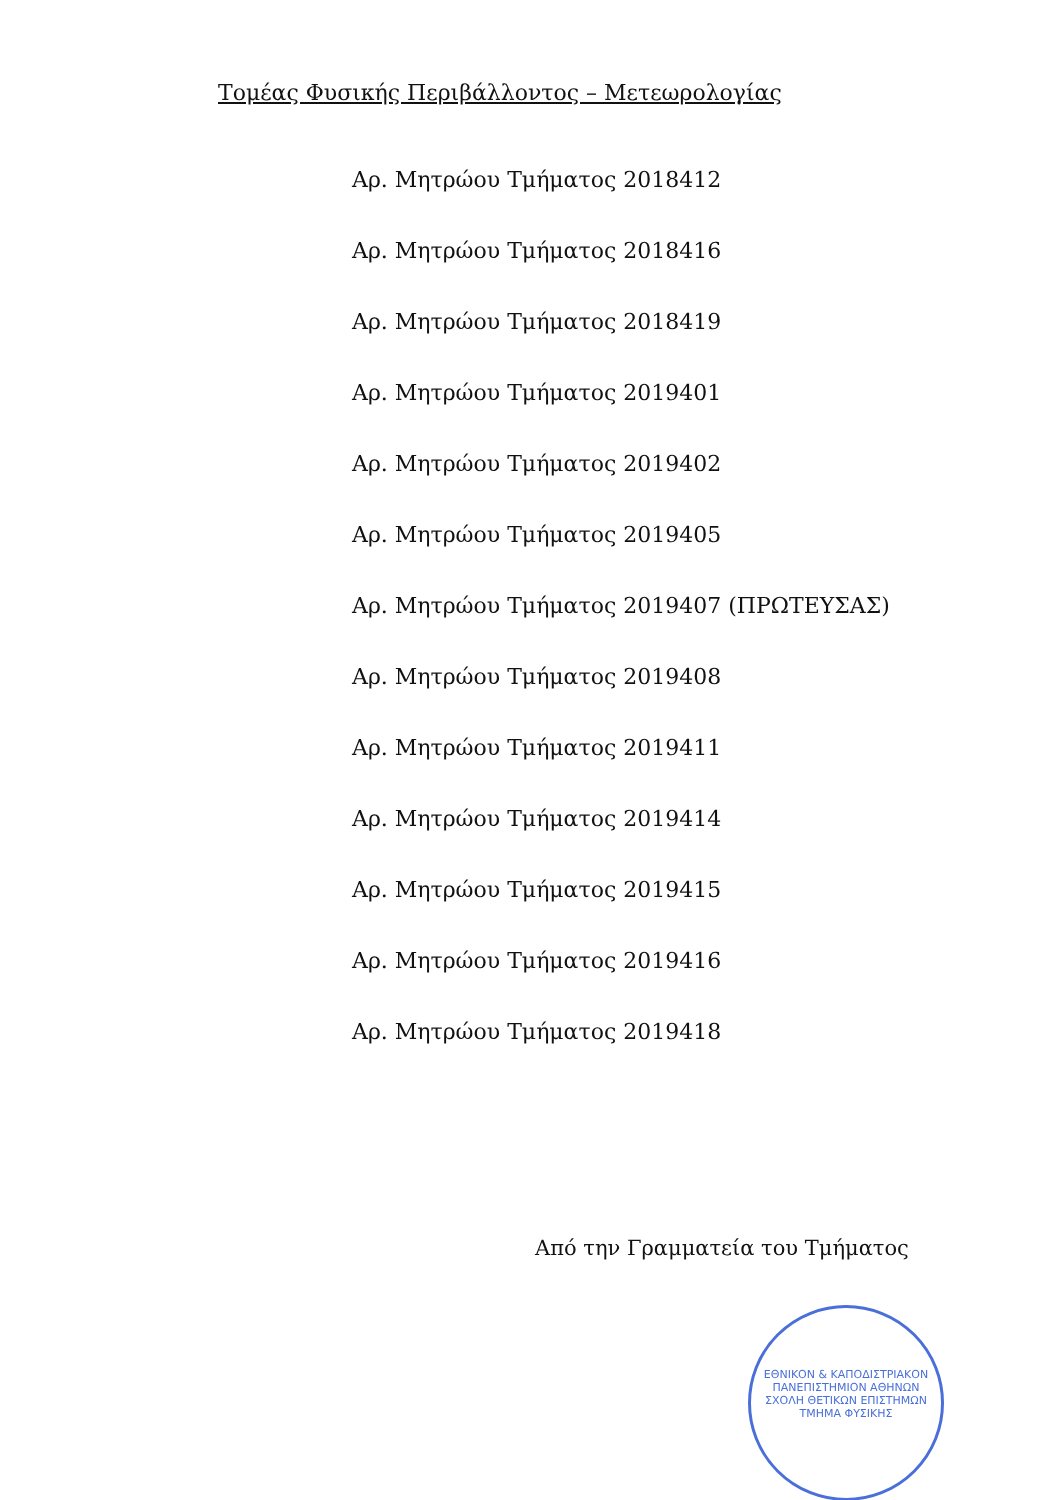Τομέας Φυσικής Περιβάλλοντος – Μετεωρολογίας
Αρ. Μητρώου Τμήματος 2018412
Αρ. Μητρώου Τμήματος 2018416
Αρ. Μητρώου Τμήματος 2018419
Αρ. Μητρώου Τμήματος 2019401
Αρ. Μητρώου Τμήματος 2019402
Αρ. Μητρώου Τμήματος 2019405
Αρ. Μητρώου Τμήματος 2019407 (ΠΡΩΤΕΥΣΑΣ)
Αρ. Μητρώου Τμήματος 2019408
Αρ. Μητρώου Τμήματος 2019411
Αρ. Μητρώου Τμήματος 2019414
Αρ. Μητρώου Τμήματος 2019415
Αρ. Μητρώου Τμήματος 2019416
Αρ. Μητρώου Τμήματος 2019418
Από την Γραμματεία του Τμήματος
ΕΘΝΙΚΟΝ & ΚΑΠΟΔΙΣΤΡΙΑΚΟΝ ΠΑΝΕΠΙΣΤΗΜΙΟΝ ΑΘΗΝΩΝ
ΣΧΟΛΗ ΘΕΤΙΚΩΝ ΕΠΙΣΤΗΜΩΝ
ΤΜΗΜΑ ΦΥΣΙΚΗΣ